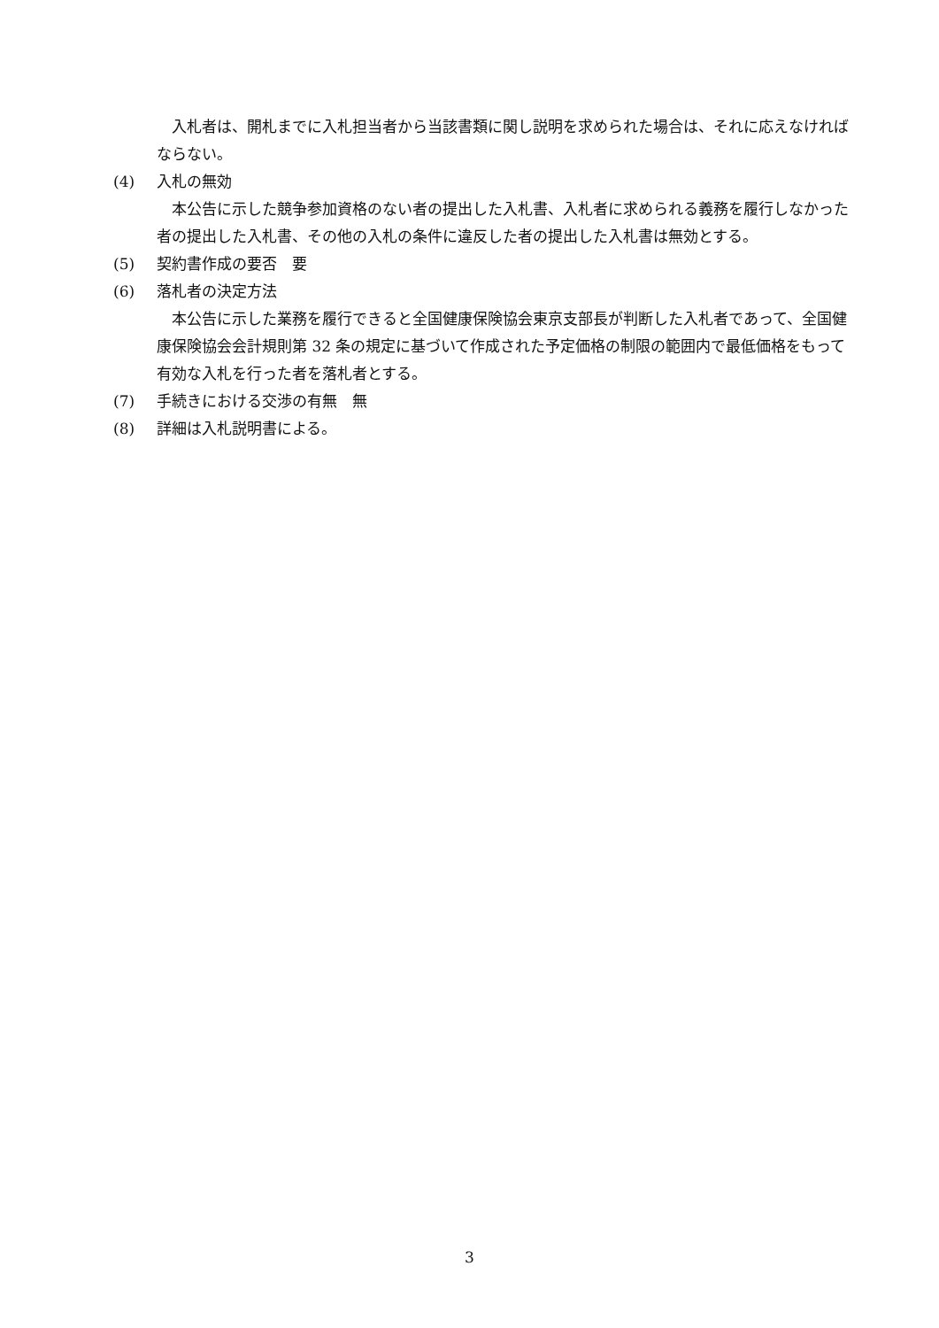入札者は、開札までに入札担当者から当該書類に関し説明を求められた場合は、それに応えなければならない。
(4) 入札の無効
本公告に示した競争参加資格のない者の提出した入札書、入札者に求められる義務を履行しなかった者の提出した入札書、その他の入札の条件に違反した者の提出した入札書は無効とする。
(5) 契約書作成の要否　要
(6) 落札者の決定方法
本公告に示した業務を履行できると全国健康保険協会東京支部長が判断した入札者であって、全国健康保険協会会計規則第 32 条の規定に基づいて作成された予定価格の制限の範囲内で最低価格をもって有効な入札を行った者を落札者とする。
(7) 手続きにおける交渉の有無　無
(8) 詳細は入札説明書による。
3